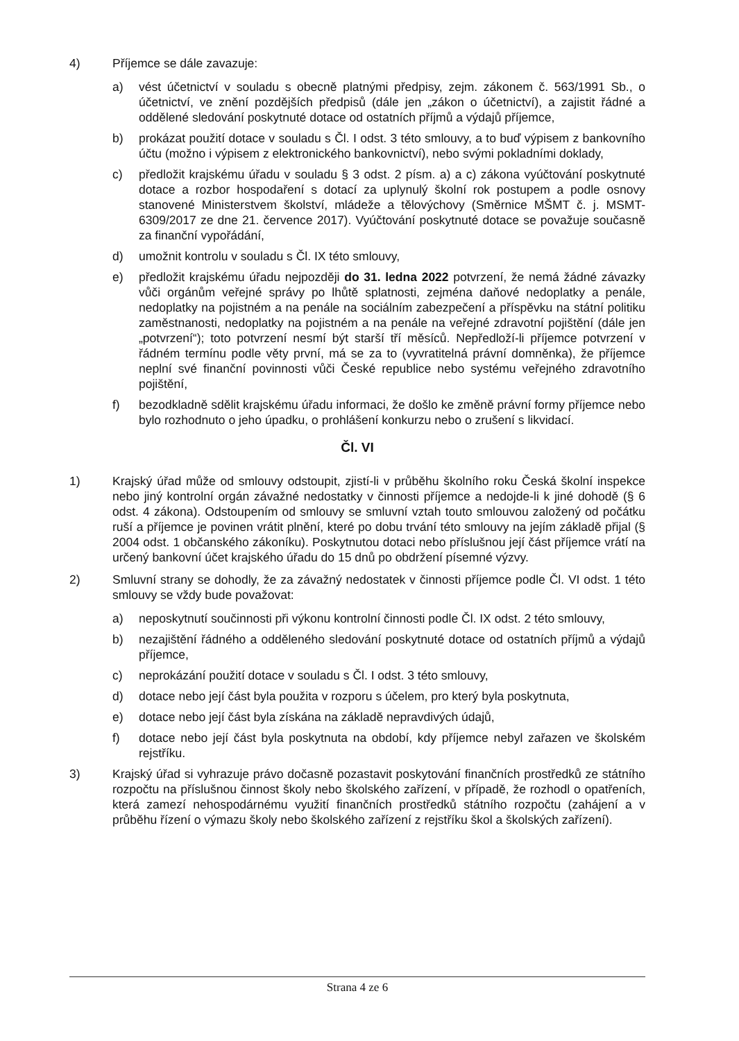4) Příjemce se dále zavazuje:
a) vést účetnictví v souladu s obecně platnými předpisy, zejm. zákonem č. 563/1991 Sb., o účetnictví, ve znění pozdějších předpisů (dále jen „zákon o účetnictví), a zajistit řádné a oddělené sledování poskytnuté dotace od ostatních příjmů a výdajů příjemce,
b) prokázat použití dotace v souladu s Čl. I odst. 3 této smlouvy, a to buď výpisem z bankovního účtu (možno i výpisem z elektronického bankovnictví), nebo svými pokladními doklady,
c) předložit krajskému úřadu v souladu § 3 odst. 2 písm. a) a c) zákona vyúčtování poskytnuté dotace a rozbor hospodaření s dotací za uplynulý školní rok postupem a podle osnovy stanovené Ministerstvem školství, mládeže a tělovýchovy (Směrnice MŠMT č. j. MSMT- 6309/2017 ze dne 21. července 2017). Vyúčtování poskytnuté dotace se považuje současně za finanční vypořádání,
d) umožnit kontrolu v souladu s Čl. IX této smlouvy,
e) předložit krajskému úřadu nejpozději do 31. ledna 2022 potvrzení, že nemá žádné závazky vůči orgánům veřejné správy po lhůtě splatnosti, zejména daňové nedoplatky a penále, nedoplatky na pojistném a na penále na sociálním zabezpečení a příspěvku na státní politiku zaměstnanosti, nedoplatky na pojistném a na penále na veřejné zdravotní pojištění (dále jen „potvrzení“); toto potvrzení nesmí být starší tří měsíců. Nepředloží-li příjemce potvrzení v řádném termínu podle věty první, má se za to (vyvratitelná právní domněnka), že příjemce neplní své finanční povinnosti vůči České republice nebo systému veřejného zdravotního pojištění,
f) bezodkladně sdělit krajskému úřadu informaci, že došlo ke změně právní formy příjemce nebo bylo rozhodnuto o jeho úpadku, o prohlášení konkurzu nebo o zrušení s likvidací.
Čl. VI
1) Krajský úřad může od smlouvy odstoupit, zjistí-li v průběhu školního roku Česká školní inspekce nebo jiný kontrolní orgán závažné nedostatky v činnosti příjemce a nedojde-li k jiné dohodě (§ 6 odst. 4 zákona). Odstoupením od smlouvy se smluvní vztah touto smlouvou založený od počátku ruší a příjemce je povinen vrátit plnění, které po dobu trvání této smlouvy na jejím základě přijal (§ 2004 odst. 1 občanského zákoníku). Poskytnutou dotaci nebo příslušnou její část příjemce vrátí na určený bankovní účet krajského úřadu do 15 dnů po obdržení písemné výzvy.
2) Smluvní strany se dohodly, že za závažný nedostatek v činnosti příjemce podle Čl. VI odst. 1 této smlouvy se vždy bude považovat:
a) neposkytnutí součinnosti při výkonu kontrolní činnosti podle Čl. IX odst. 2 této smlouvy,
b) nezajištění řádného a odděleného sledování poskytnuté dotace od ostatních příjmů a výdajů příjemce,
c) neprokázání použití dotace v souladu s Čl. I odst. 3 této smlouvy,
d) dotace nebo její část byla použita v rozporu s účelem, pro který byla poskytnuta,
e) dotace nebo její část byla získána na základě nepravdivých údajů,
f) dotace nebo její část byla poskytnuta na období, kdy příjemce nebyl zařazen ve školském rejstříku.
3) Krajský úřad si vyhrazuje právo dočasně pozastavit poskytování finančních prostředků ze státního rozpočtu na příslušnou činnost školy nebo školského zařízení, v případě, že rozhodl o opatřeních, která zamezí nehospodárnému využití finančních prostředků státního rozpočtu (zahájení a v průběhu řízení o výmazu školy nebo školského zařízení z rejstříku škol a školských zařízení).
Strana 4 ze 6